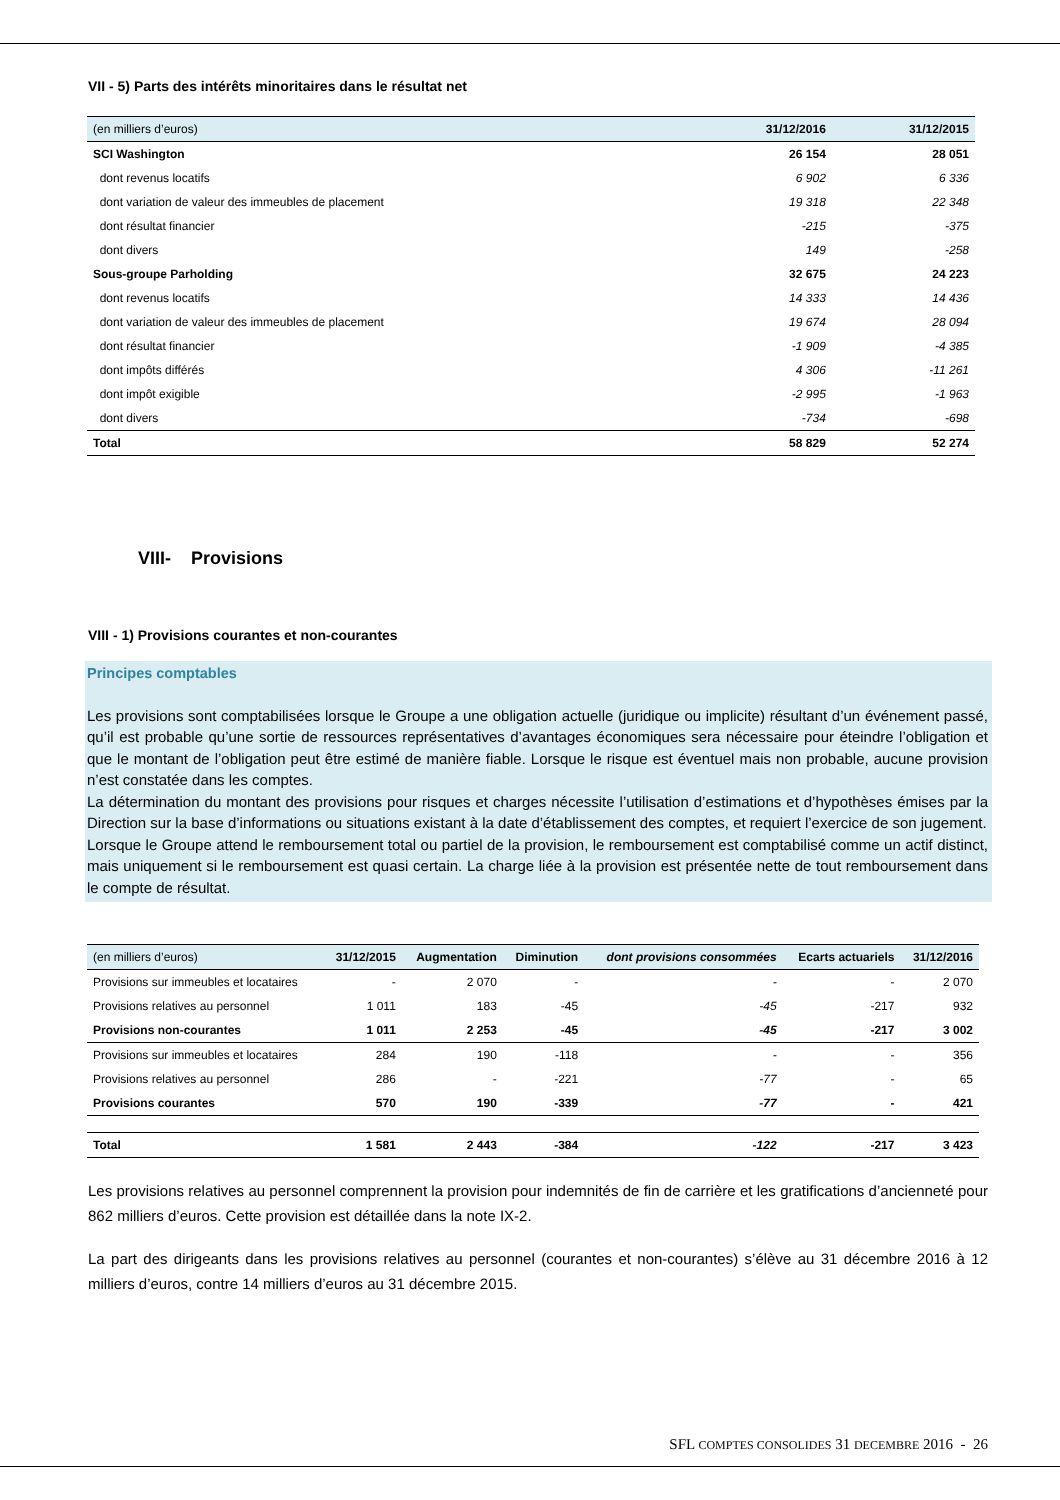VII - 5) Parts des intérêts minoritaires dans le résultat net
| (en milliers d’euros) | 31/12/2016 | 31/12/2015 |
| --- | --- | --- |
| SCI Washington | 26 154 | 28 051 |
| dont revenus locatifs | 6 902 | 6 336 |
| dont variation de valeur des immeubles de placement | 19 318 | 22 348 |
| dont résultat financier | -215 | -375 |
| dont divers | 149 | -258 |
| Sous-groupe Parholding | 32 675 | 24 223 |
| dont revenus locatifs | 14 333 | 14 436 |
| dont variation de valeur des immeubles de placement | 19 674 | 28 094 |
| dont résultat financier | -1 909 | -4 385 |
| dont impôts différés | 4 306 | -11 261 |
| dont impôt exigible | -2 995 | -1 963 |
| dont divers | -734 | -698 |
| Total | 58 829 | 52 274 |
VIII- Provisions
VIII - 1) Provisions courantes et non-courantes
Principes comptables
Les provisions sont comptabilisées lorsque le Groupe a une obligation actuelle (juridique ou implicite) résultant d’un événement passé, qu’il est probable qu’une sortie de ressources représentatives d’avantages économiques sera nécessaire pour éteindre l’obligation et que le montant de l’obligation peut être estimé de manière fiable. Lorsque le risque est éventuel mais non probable, aucune provision n’est constatée dans les comptes.
La détermination du montant des provisions pour risques et charges nécessite l’utilisation d’estimations et d’hypothèses émises par la Direction sur la base d’informations ou situations existant à la date d’établissement des comptes, et requiert l’exercice de son jugement.
Lorsque le Groupe attend le remboursement total ou partiel de la provision, le remboursement est comptabilisé comme un actif distinct, mais uniquement si le remboursement est quasi certain. La charge liée à la provision est présentée nette de tout remboursement dans le compte de résultat.
| (en milliers d’euros) | 31/12/2015 | Augmentation | Diminution | dont provisions consommées | Ecarts actuariels | 31/12/2016 |
| --- | --- | --- | --- | --- | --- | --- |
| Provisions sur immeubles et locataires | - | 2 070 | - | - | - | 2 070 |
| Provisions relatives au personnel | 1 011 | 183 | -45 | -45 | -217 | 932 |
| Provisions non-courantes | 1 011 | 2 253 | -45 | -45 | -217 | 3 002 |
| Provisions sur immeubles et locataires | 284 | 190 | -118 | - | - | 356 |
| Provisions relatives au personnel | 286 | - | -221 | -77 | - | 65 |
| Provisions courantes | 570 | 190 | -339 | -77 | - | 421 |
| Total | 1 581 | 2 443 | -384 | -122 | -217 | 3 423 |
Les provisions relatives au personnel comprennent la provision pour indemnités de fin de carrière et les gratifications d’ancienneté pour 862 milliers d’euros. Cette provision est détaillée dans la note IX-2.
La part des dirigeants dans les provisions relatives au personnel (courantes et non-courantes) s’élève au 31 décembre 2016 à 12 milliers d’euros, contre 14 milliers d’euros au 31 décembre 2015.
SFL COMPTES CONSOLIDES 31 DECEMBRE 2016 - 26